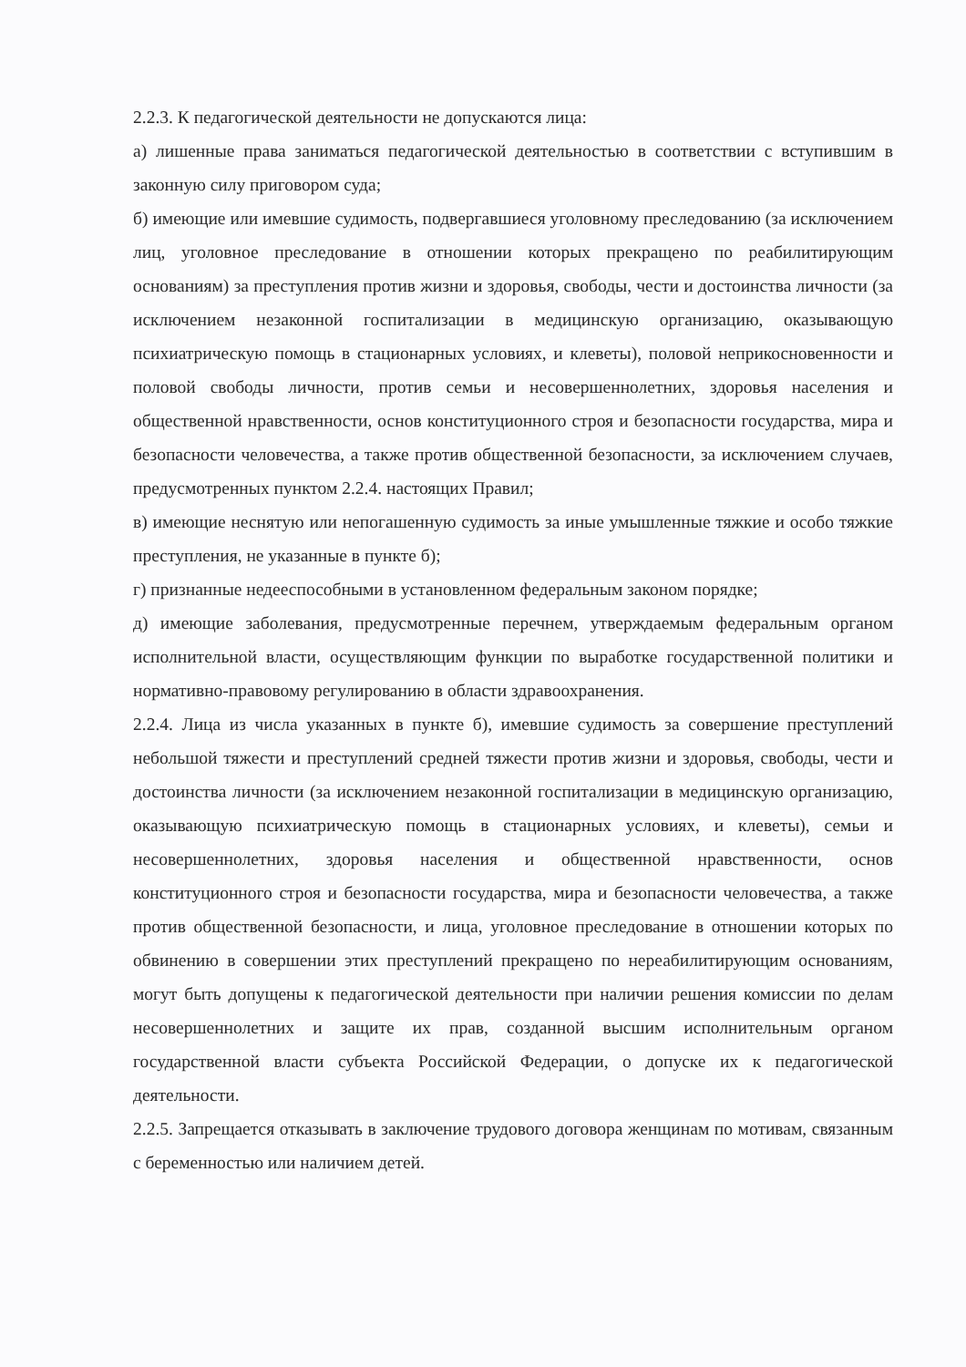2.2.3. К педагогической деятельности не допускаются лица:
а) лишенные права заниматься педагогической деятельностью в соответствии с вступившим в законную силу приговором суда;
б) имеющие или имевшие судимость, подвергавшиеся уголовному преследованию (за исключением лиц, уголовное преследование в отношении которых прекращено по реабилитирующим основаниям) за преступления против жизни и здоровья, свободы, чести и достоинства личности (за исключением незаконной госпитализации в медицинскую организацию, оказывающую психиатрическую помощь в стационарных условиях, и клеветы), половой неприкосновенности и половой свободы личности, против семьи и несовершеннолетних, здоровья населения и общественной нравственности, основ конституционного строя и безопасности государства, мира и безопасности человечества, а также против общественной безопасности, за исключением случаев, предусмотренных пунктом 2.2.4. настоящих Правил;
в) имеющие неснятую или непогашенную судимость за иные умышленные тяжкие и особо тяжкие преступления, не указанные в пункте б);
г) признанные недееспособными в установленном федеральным законом порядке;
д) имеющие заболевания, предусмотренные перечнем, утверждаемым федеральным органом исполнительной власти, осуществляющим функции по выработке государственной политики и нормативно-правовому регулированию в области здравоохранения.
2.2.4. Лица из числа указанных в пункте б), имевшие судимость за совершение преступлений небольшой тяжести и преступлений средней тяжести против жизни и здоровья, свободы, чести и достоинства личности (за исключением незаконной госпитализации в медицинскую организацию, оказывающую психиатрическую помощь в стационарных условиях, и клеветы), семьи и несовершеннолетних, здоровья населения и общественной нравственности, основ конституционного строя и безопасности государства, мира и безопасности человечества, а также против общественной безопасности, и лица, уголовное преследование в отношении которых по обвинению в совершении этих преступлений прекращено по нереабилитирующим основаниям, могут быть допущены к педагогической деятельности при наличии решения комиссии по делам несовершеннолетних и защите их прав, созданной высшим исполнительным органом государственной власти субъекта Российской Федерации, о допуске их к педагогической деятельности.
2.2.5. Запрещается отказывать в заключение трудового договора женщинам по мотивам, связанным с беременностью или наличием детей.